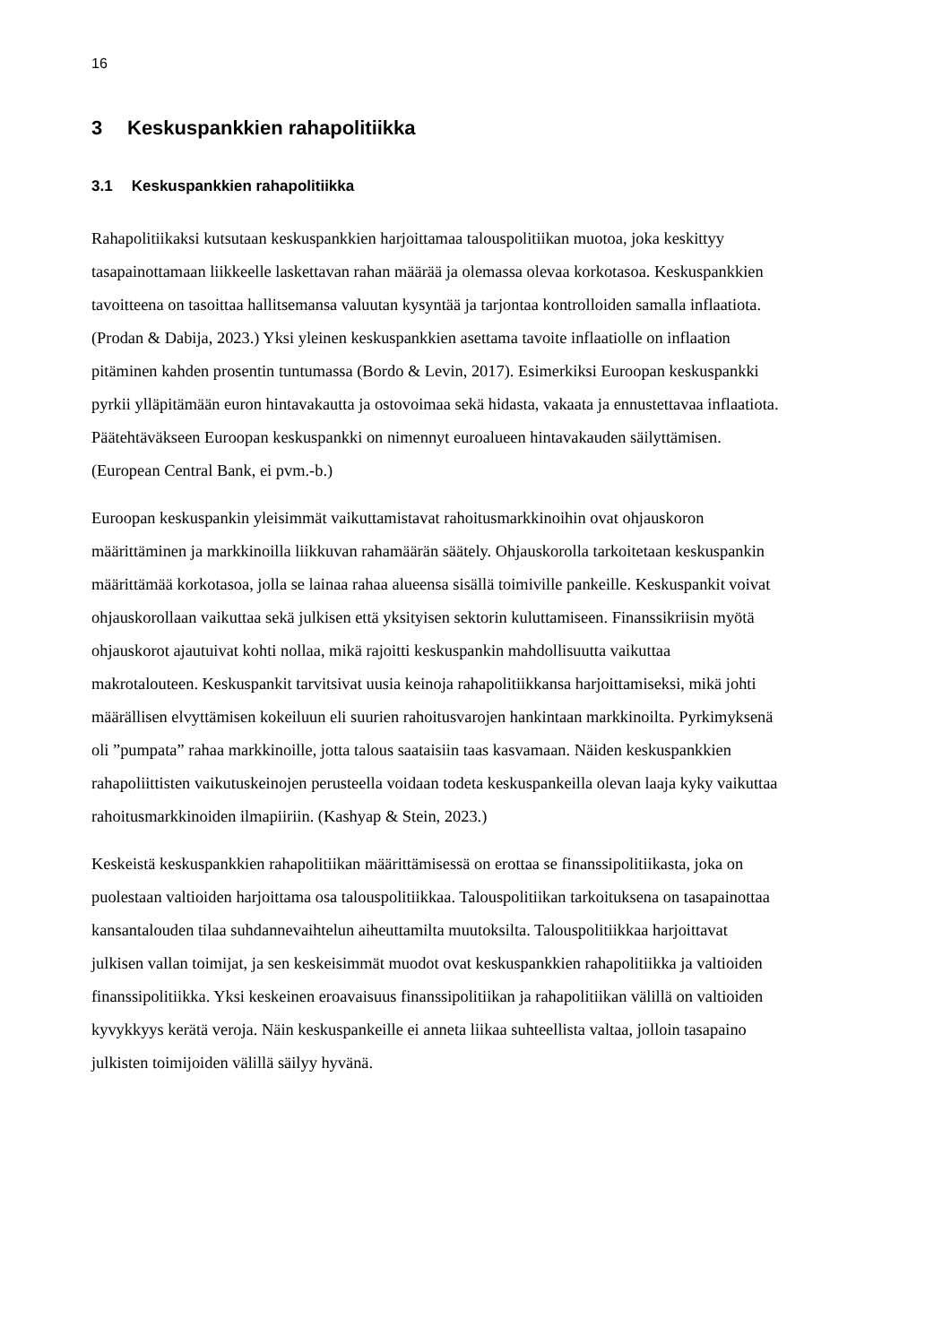16
3 Keskuspankkien rahapolitiikka
3.1 Keskuspankkien rahapolitiikka
Rahapolitiikaksi kutsutaan keskuspankkien harjoittamaa talouspolitiikan muotoa, joka keskittyy tasapainottamaan liikkeelle laskettavan rahan määrää ja olemassa olevaa korkotasoa. Keskuspankkien tavoitteena on tasoittaa hallitsemansa valuutan kysyntää ja tarjontaa kontrolloiden samalla inflaatiota. (Prodan & Dabija, 2023.) Yksi yleinen keskuspankkien asettama tavoite inflaatiolle on inflaation pitäminen kahden prosentin tuntumassa (Bordo & Levin, 2017). Esimerkiksi Euroopan keskuspankki pyrkii ylläpitämään euron hintavakautta ja ostovoimaa sekä hidasta, vakaata ja ennustettavaa inflaatiota. Päätehtäväkseen Euroopan keskuspankki on nimennyt euroalueen hintavakauden säilyttämisen. (European Central Bank, ei pvm.-b.)
Euroopan keskuspankin yleisimmät vaikuttamistavat rahoitusmarkkinoihin ovat ohjauskoron määrittäminen ja markkinoilla liikkuvan rahamäärän säätely. Ohjauskorolla tarkoitetaan keskuspankin määrittämää korkotasoa, jolla se lainaa rahaa alueensa sisällä toimiville pankeille. Keskuspankit voivat ohjauskorollaan vaikuttaa sekä julkisen että yksityisen sektorin kuluttamiseen. Finanssikriisin myötä ohjauskorot ajautuivat kohti nollaa, mikä rajoitti keskuspankin mahdollisuutta vaikuttaa makrotalouteen. Keskuspankit tarvitsivat uusia keinoja rahapolitiikkansa harjoittamiseksi, mikä johti määrällisen elvyttämisen kokeiluun eli suurien rahoitusvarojen hankintaan markkinoilta. Pyrkimyksenä oli ”pumpata” rahaa markkinoille, jotta talous saataisiin taas kasvamaan. Näiden keskuspankkien rahapoliittisten vaikutuskeinojen perusteella voidaan todeta keskuspankeilla olevan laaja kyky vaikuttaa rahoitusmarkkinoiden ilmapiiriin. (Kashyap & Stein, 2023.)
Keskeistä keskuspankkien rahapolitiikan määrittämisessä on erottaa se finanssipolitiikasta, joka on puolestaan valtioiden harjoittama osa talouspolitiikkaa. Talouspolitiikan tarkoituksena on tasapainottaa kansantalouden tilaa suhdannevaihtelun aiheuttamilta muutoksilta. Talouspolitiikkaa harjoittavat julkisen vallan toimijat, ja sen keskeisimmät muodot ovat keskuspankkien rahapolitiikka ja valtioiden finanssipolitiikka. Yksi keskeinen eroavaisuus finanssipolitiikan ja rahapolitiikan välillä on valtioiden kyvykkyys kerätä veroja. Näin keskuspankeille ei anneta liikaa suhteellista valtaa, jolloin tasapaino julkisten toimijoiden välillä säilyy hyvänä.